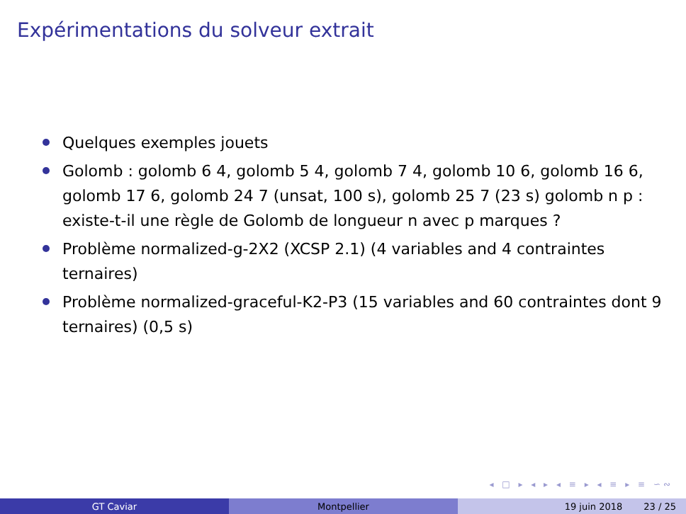Expérimentations du solveur extrait
Quelques exemples jouets
Golomb : golomb 6 4, golomb 5 4, golomb 7 4, golomb 10 6, golomb 16 6, golomb 17 6, golomb 24 7 (unsat, 100 s), golomb 25 7 (23 s) golomb n p : existe-t-il une règle de Golomb de longueur n avec p marques ?
Problème normalized-g-2X2 (XCSP 2.1) (4 variables and 4 contraintes ternaires)
Problème normalized-graceful-K2-P3 (15 variables and 60 contraintes dont 9 ternaires) (0,5 s)
◂ □ ▸ ◂ ▸ ◂ ≡ ▸ ◂ ≡ ▸ ≡ ∽∾
GT Caviar Montpellier 19 juin 2018 23 / 25